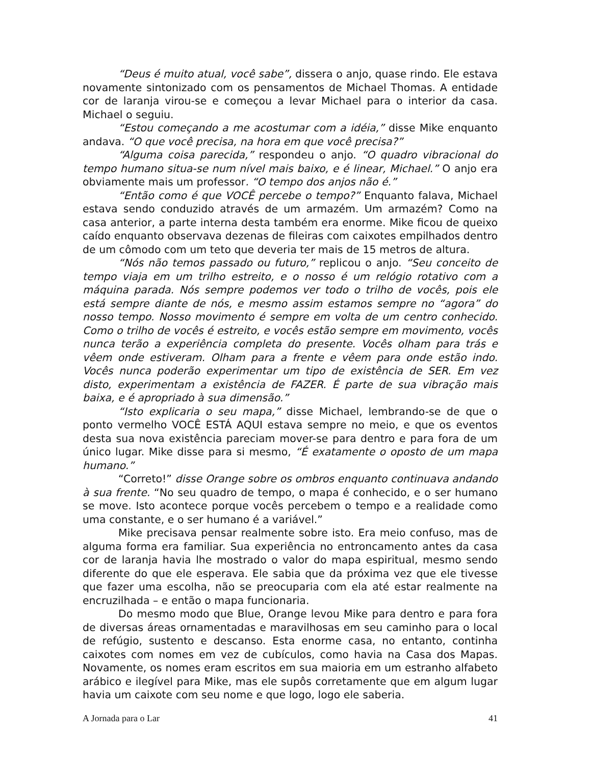“Deus é muito atual, você sabe”, dissera o anjo, quase rindo. Ele estava novamente sintonizado com os pensamentos de Michael Thomas. A entidade cor de laranja virou-se e começou a levar Michael para o interior da casa. Michael o seguiu.
“Estou começando a me acostumar com a idéia,” disse Mike enquanto andava. “O que você precisa, na hora em que você precisa?”
“Alguma coisa parecida,” respondeu o anjo. “O quadro vibracional do tempo humano situa-se num nível mais baixo, e é linear, Michael.” O anjo era obviamente mais um professor. “O tempo dos anjos não é.”
“Então como é que VOCÊ percebe o tempo?” Enquanto falava, Michael estava sendo conduzido através de um armazém. Um armazém? Como na casa anterior, a parte interna desta também era enorme. Mike ficou de queixo caído enquanto observava dezenas de fileiras com caixotes empilhados dentro de um cômodo com um teto que deveria ter mais de 15 metros de altura.
“Nós não temos passado ou futuro,” replicou o anjo. “Seu conceito de tempo viaja em um trilho estreito, e o nosso é um relógio rotativo com a máquina parada. Nós sempre podemos ver todo o trilho de vocês, pois ele está sempre diante de nós, e mesmo assim estamos sempre no “agora” do nosso tempo. Nosso movimento é sempre em volta de um centro conhecido. Como o trilho de vocês é estreito, e vocês estão sempre em movimento, vocês nunca terão a experiência completa do presente. Vocês olham para trás e vêem onde estiveram. Olham para a frente e vêem para onde estão indo. Vocês nunca poderão experimentar um tipo de existência de SER. Em vez disto, experimentam a existência de FAZER. É parte de sua vibração mais baixa, e é apropriado à sua dimensão.”
“Isto explicaria o seu mapa,” disse Michael, lembrando-se de que o ponto vermelho VOCÊ ESTÁ AQUI estava sempre no meio, e que os eventos desta sua nova existência pareciam mover-se para dentro e para fora de um único lugar. Mike disse para si mesmo, “É exatamente o oposto de um mapa humano.”
“Correto!” disse Orange sobre os ombros enquanto continuava andando à sua frente. “No seu quadro de tempo, o mapa é conhecido, e o ser humano se move. Isto acontece porque vocês percebem o tempo e a realidade como uma constante, e o ser humano é a variável.”
Mike precisava pensar realmente sobre isto. Era meio confuso, mas de alguma forma era familiar. Sua experiência no entroncamento antes da casa cor de laranja havia lhe mostrado o valor do mapa espiritual, mesmo sendo diferente do que ele esperava. Ele sabia que da próxima vez que ele tivesse que fazer uma escolha, não se preocuparia com ela até estar realmente na encruzilhada – e então o mapa funcionaria.
Do mesmo modo que Blue, Orange levou Mike para dentro e para fora de diversas áreas ornamentadas e maravilhosas em seu caminho para o local de refúgio, sustento e descanso. Esta enorme casa, no entanto, continha caixotes com nomes em vez de cubículos, como havia na Casa dos Mapas. Novamente, os nomes eram escritos em sua maioria em um estranho alfabeto arábico e ilegível para Mike, mas ele supôs corretamente que em algum lugar havia um caixote com seu nome e que logo, logo ele saberia.
A Jornada para o Lar 41